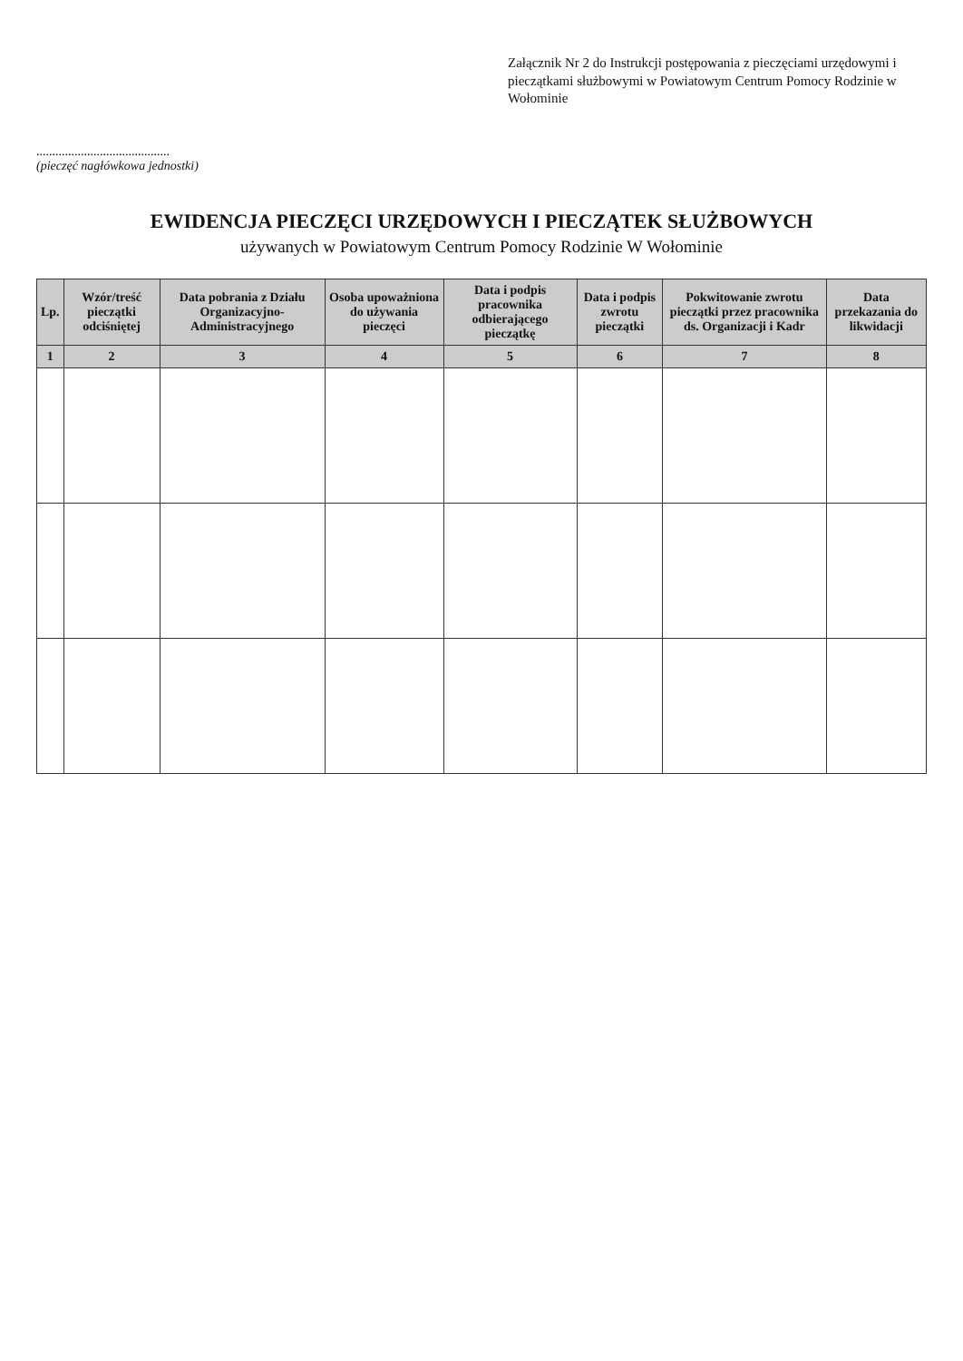Załącznik Nr 2 do Instrukcji postępowania z pieczęciami urzędowymi i pieczątkami służbowymi w Powiatowym Centrum Pomocy Rodzinie w Wołominie
..........................................
(pieczęć nagłówkowa jednostki)
EWIDENCJA PIECZĘCI URZĘDOWYCH I PIECZĄTEK SŁUŻBOWYCH
używanych w Powiatowym Centrum Pomocy Rodzinie W Wołominie
| Lp. | Wzór/treść pieczątki odciśniętej | Data pobrania z Działu Organizacyjno-Administracyjnego | Osoba upoważniona do używania pieczęci | Data i podpis pracownika odbierającego pieczątkę | Data i podpis zwrotu pieczątki | Pokwitowanie zwrotu pieczątki przez pracownika ds. Organizacji i Kadr | Data przekazania do likwidacji |
| --- | --- | --- | --- | --- | --- | --- | --- |
| 1 | 2 | 3 | 4 | 5 | 6 | 7 | 8 |